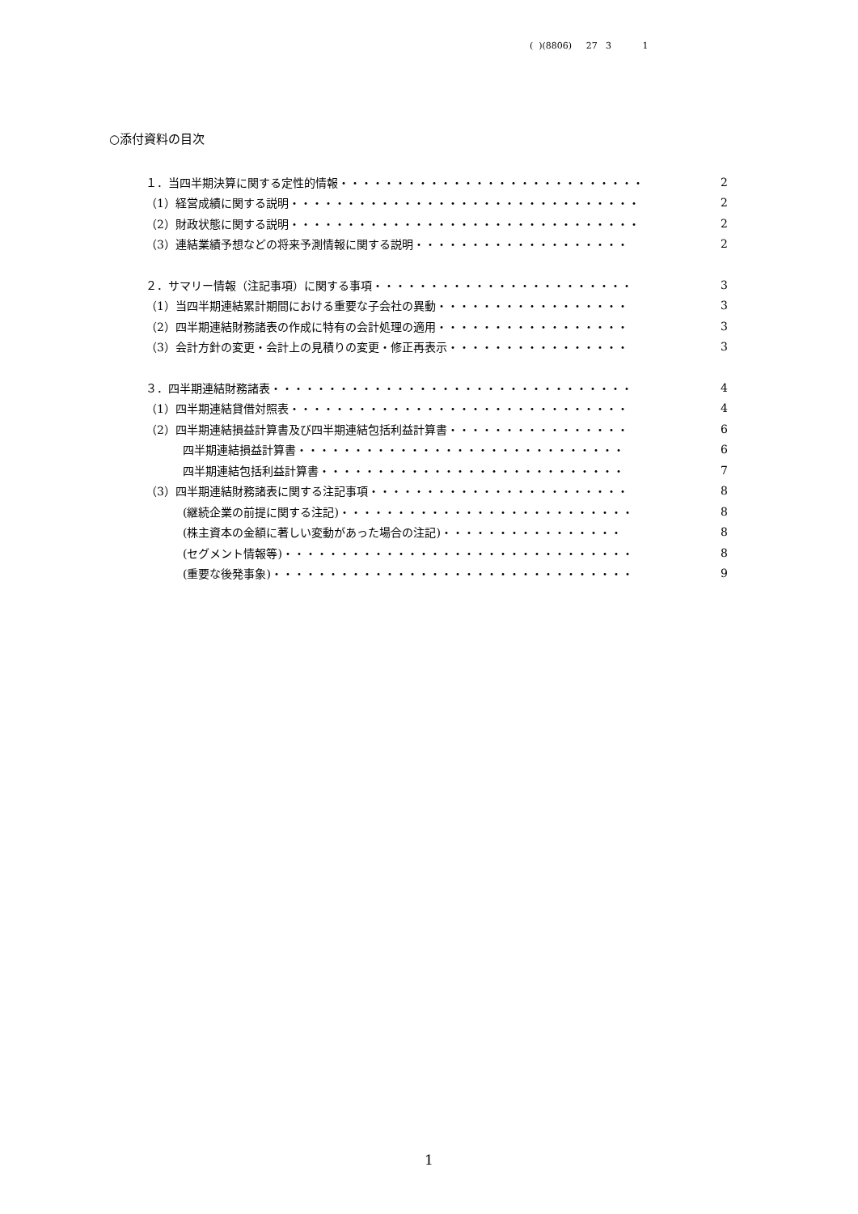( )(8806) 27 3 1
○添付資料の目次
１．当四半期決算に関する定性的情報・・・・・・・・・・・・・・・・・・・・・・・・・・・ 2
（1）経営成績に関する説明・・・・・・・・・・・・・・・・・・・・・・・・・・・・・・・ 2
（2）財政状態に関する説明・・・・・・・・・・・・・・・・・・・・・・・・・・・・・・・ 2
（3）連結業績予想などの将来予測情報に関する説明・・・・・・・・・・・・・・・・・・・ 2
２．サマリー情報（注記事項）に関する事項・・・・・・・・・・・・・・・・・・・・・・・ 3
（1）当四半期連結累計期間における重要な子会社の異動・・・・・・・・・・・・・・・・・ 3
（2）四半期連結財務諸表の作成に特有の会計処理の適用・・・・・・・・・・・・・・・・・ 3
（3）会計方針の変更・会計上の見積りの変更・修正再表示・・・・・・・・・・・・・・・・ 3
３．四半期連結財務諸表・・・・・・・・・・・・・・・・・・・・・・・・・・・・・・・・ 4
（1）四半期連結貸借対照表・・・・・・・・・・・・・・・・・・・・・・・・・・・・・・ 4
（2）四半期連結損益計算書及び四半期連結包括利益計算書・・・・・・・・・・・・・・・・ 6
四半期連結損益計算書・・・・・・・・・・・・・・・・・・・・・・・・・・・・・ 6
四半期連結包括利益計算書・・・・・・・・・・・・・・・・・・・・・・・・・・・ 7
（3）四半期連結財務諸表に関する注記事項・・・・・・・・・・・・・・・・・・・・・・・ 8
(継続企業の前提に関する注記)・・・・・・・・・・・・・・・・・・・・・・・・・・ 8
(株主資本の金額に著しい変動があった場合の注記)・・・・・・・・・・・・・・・・ 8
(セグメント情報等)・・・・・・・・・・・・・・・・・・・・・・・・・・・・・・・ 8
(重要な後発事象)・・・・・・・・・・・・・・・・・・・・・・・・・・・・・・・・ 9
1